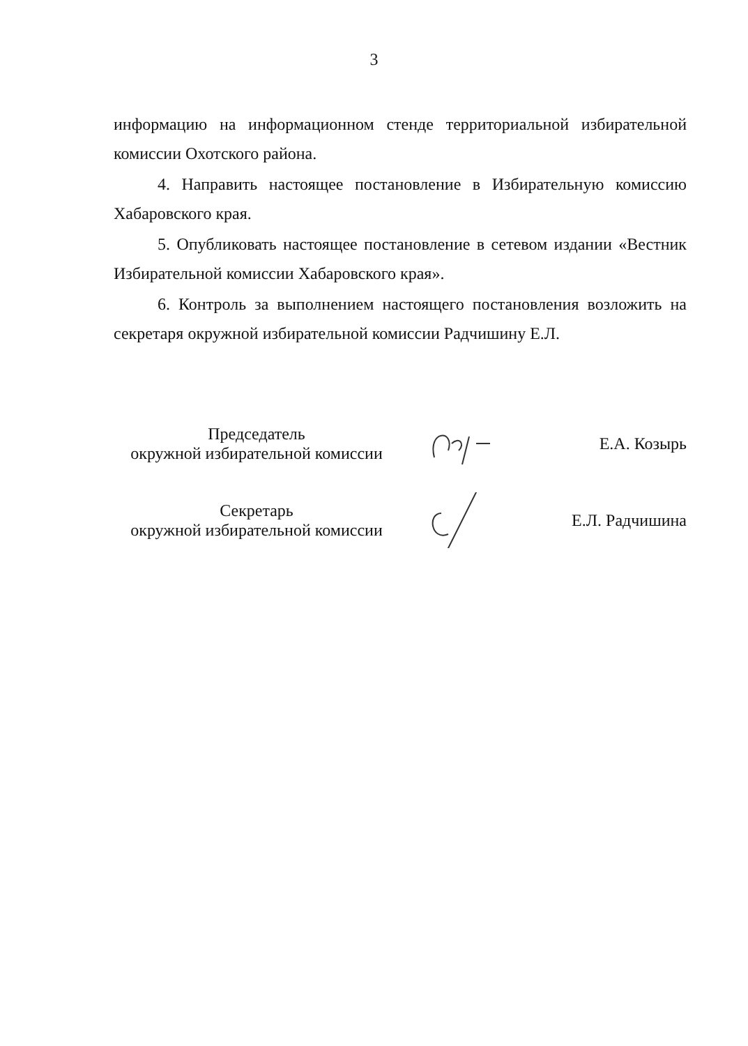3
информацию на информационном стенде территориальной избирательной комиссии Охотского района.
4. Направить настоящее постановление в Избирательную комиссию Хабаровского края.
5. Опубликовать настоящее постановление в сетевом издании «Вестник Избирательной комиссии Хабаровского края».
6. Контроль за выполнением настоящего постановления возложить на секретаря окружной избирательной комиссии Радчишину Е.Л.
Председатель
окружной избирательной комиссии
Е.А. Козырь
Секретарь
окружной избирательной комиссии
Е.Л. Радчишина